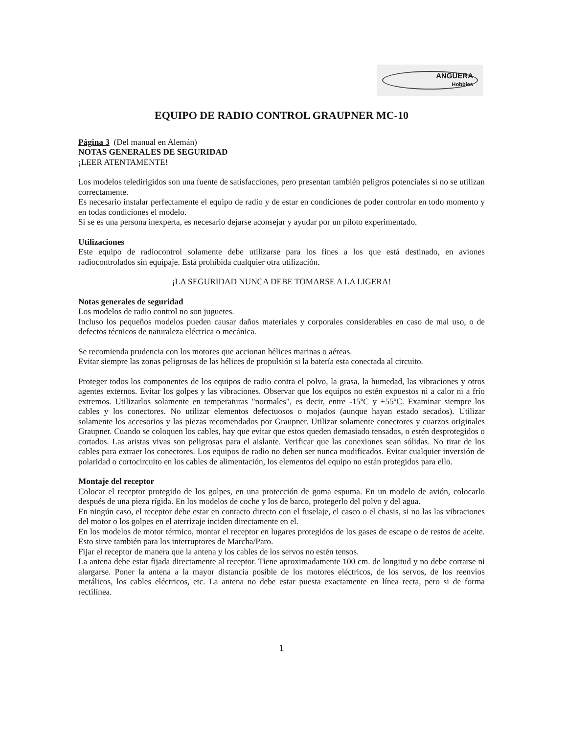ANGUERA
Hobbies
EQUIPO DE RADIO CONTROL GRAUPNER MC-10
Página 3 (Del manual en Alemán)
NOTAS GENERALES DE SEGURIDAD
¡LEER ATENTAMENTE!
Los modelos teledirigidos son una fuente de satisfacciones, pero presentan también peligros potenciales si no se utilizan correctamente.
Es necesario instalar perfectamente el equipo de radio y de estar en condiciones de poder controlar en todo momento y en todas condiciones el modelo.
Si se es una persona inexperta, es necesario dejarse aconsejar y ayudar por un piloto experimentado.
Utilizaciones
Este equipo de radiocontrol solamente debe utilizarse para los fines a los que está destinado, en aviones radiocontrolados sin equipaje. Está prohibida cualquier otra utilización.
¡LA SEGURIDAD NUNCA DEBE TOMARSE A LA LIGERA!
Notas generales de seguridad
Los modelos de radio control no son juguetes.
Incluso los pequeños modelos pueden causar daños materiales y corporales considerables en caso de mal uso, o de defectos técnicos de naturaleza eléctrica o mecánica.
Se recomienda prudencia con los motores que accionan hélices marinas o aéreas.
Evitar siempre las zonas peligrosas de las hélices de propulsión si la batería esta conectada al circuito.
Proteger todos los componentes de los equipos de radio contra el polvo, la grasa, la humedad, las vibraciones y otros agentes externos. Evitar los golpes y las vibraciones. Observar que los equipos no estén expuestos ni a calor ni a frío extremos. Utilizarlos solamente en temperaturas "normales", es decir, entre -15ºC y +55ºC. Examinar siempre los cables y los conectores. No utilizar elementos defectuosos o mojados (aunque hayan estado secados). Utilizar solamente los accesorios y las piezas recomendados por Graupner. Utilizar solamente conectores y cuarzos originales Graupner. Cuando se coloquen los cables, hay que evitar que estos queden demasiado tensados, o estén desprotegidos o cortados. Las aristas vivas son peligrosas para el aislante. Verificar que las conexiones sean sólidas. No tirar de los cables para extraer los conectores. Los equipos de radio no deben ser nunca modificados. Evitar cualquier inversión de polaridad o cortocircuito en los cables de alimentación, los elementos del equipo no están protegidos para ello.
Montaje del receptor
Colocar el receptor protegido de los golpes, en una protección de goma espuma. En un modelo de avión, colocarlo después de una pieza rígida. En los modelos de coche y los de barco, protegerlo del polvo y del agua.
En ningún caso, el receptor debe estar en contacto directo con el fuselaje, el casco o el chasis, si no las las vibraciones del motor o los golpes en el aterrizaje inciden directamente en el.
En los modelos de motor térmico, montar el receptor en lugares protegidos de los gases de escape o de restos de aceite. Esto sirve también para los interruptores de Marcha/Paro.
Fijar el receptor de manera que la antena y los cables de los servos no estén tensos.
La antena debe estar fijada directamente al receptor. Tiene aproximadamente 100 cm. de longitud y no debe cortarse ni alargarse. Poner la antena a la mayor distancia posible de los motores eléctricos, de los servos, de los reenvíos metálicos, los cables eléctricos, etc. La antena no debe estar puesta exactamente en línea recta, pero si de forma rectilínea.
1